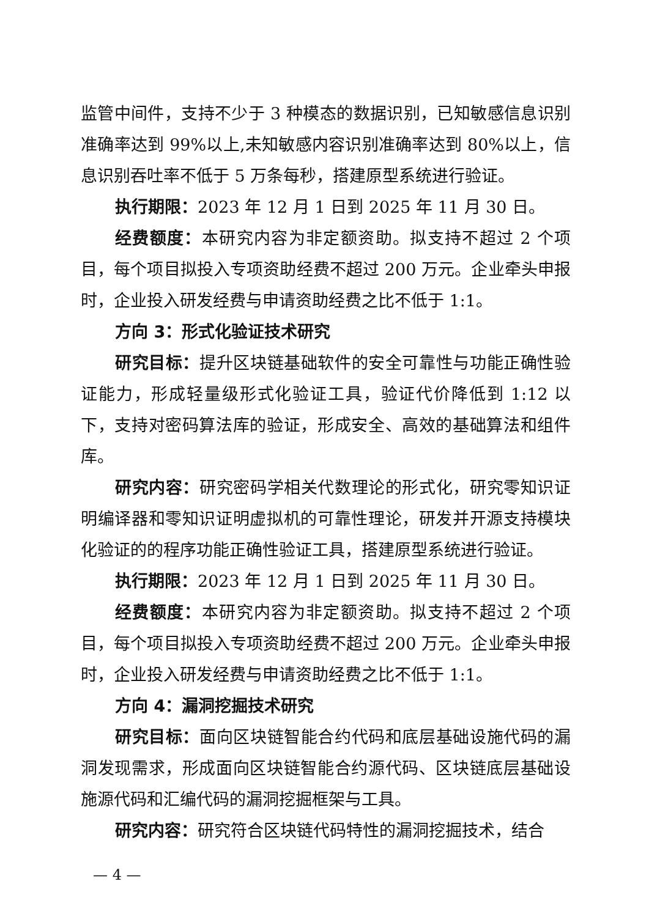监管中间件，支持不少于 3 种模态的数据识别，已知敏感信息识别准确率达到 99%以上,未知敏感内容识别准确率达到 80%以上，信息识别吞吐率不低于 5 万条每秒，搭建原型系统进行验证。
执行期限：2023 年 12 月 1 日到 2025 年 11 月 30 日。
经费额度：本研究内容为非定额资助。拟支持不超过 2 个项目，每个项目拟投入专项资助经费不超过 200 万元。企业牵头申报时，企业投入研发经费与申请资助经费之比不低于 1:1。
方向 3：形式化验证技术研究
研究目标：提升区块链基础软件的安全可靠性与功能正确性验证能力，形成轻量级形式化验证工具，验证代价降低到 1:12 以下，支持对密码算法库的验证，形成安全、高效的基础算法和组件库。
研究内容：研究密码学相关代数理论的形式化，研究零知识证明编译器和零知识证明虚拟机的可靠性理论，研发并开源支持模块化验证的的程序功能正确性验证工具，搭建原型系统进行验证。
执行期限：2023 年 12 月 1 日到 2025 年 11 月 30 日。
经费额度：本研究内容为非定额资助。拟支持不超过 2 个项目，每个项目拟投入专项资助经费不超过 200 万元。企业牵头申报时，企业投入研发经费与申请资助经费之比不低于 1:1。
方向 4：漏洞挖掘技术研究
研究目标：面向区块链智能合约代码和底层基础设施代码的漏洞发现需求，形成面向区块链智能合约源代码、区块链底层基础设施源代码和汇编代码的漏洞挖掘框架与工具。
研究内容：研究符合区块链代码特性的漏洞挖掘技术，结合
— 4 —